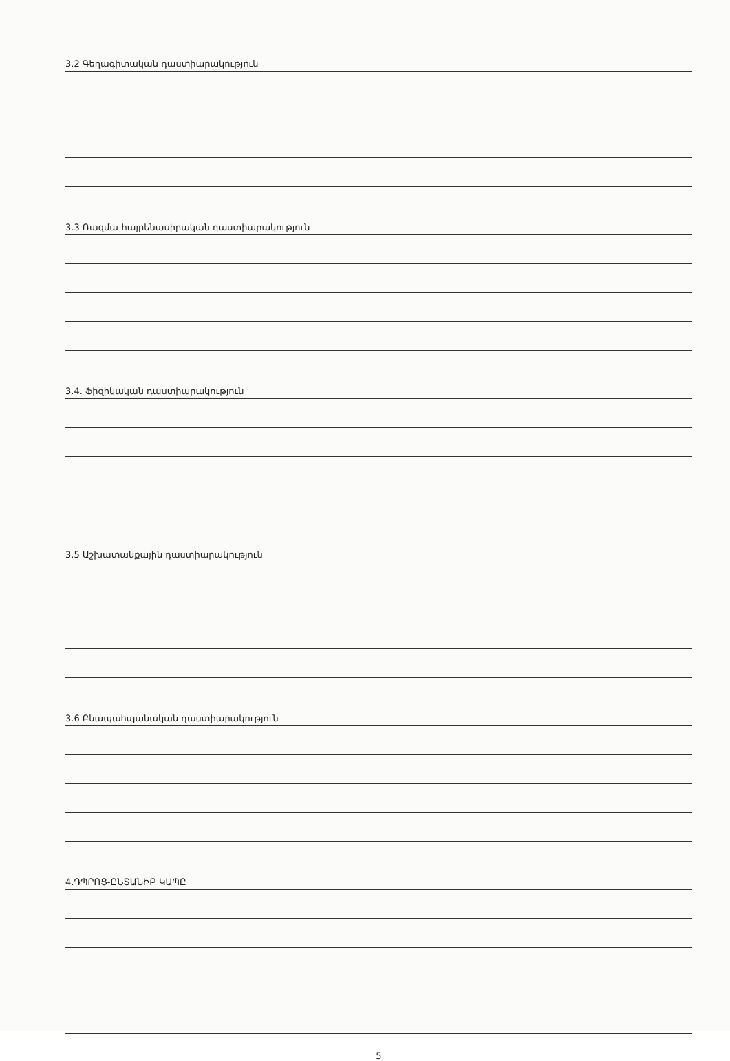3.2 Գեղագիտական դաստիարակություն
3.3 Ռազմա-հայրենասիրական դաստիարակություն
3.4. Ֆիզիկական դաստիարակություն
3.5 Աշխատանքային դաստիարակություն
3.6 Բնապահպանական դաստիարակություն
4.ԴՊՐՈՑ-ԸՆՏԱՆԻՔ ԿԱՊԸ
5